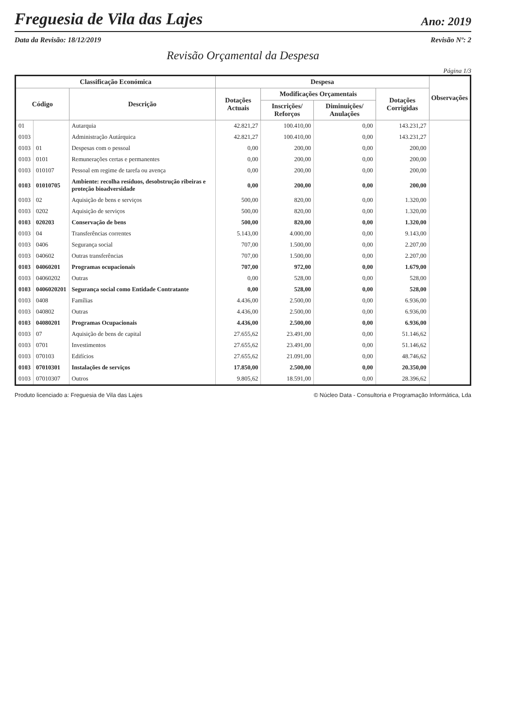Freguesia de Vila das Lajes
Ano: 2019
Data da Revisão: 18/12/2019 Revisão Nº: 2
Revisão Orçamental da Despesa
Página 1/3
| Classificação Económica | | | Despesa | | | | Observações |
| --- | --- | --- | --- | --- | --- | --- | --- |
| Código | | Descrição | Dotações Actuais | Modificações Orçamentais | | Dotações Corrigidas | |
| | | | | Inscrições/ Reforços | Diminuições/ Anulações | | |
| 01 | | Autarquia | 42.821,27 | 100.410,00 | 0,00 | 143.231,27 | |
| 0103 | | Administração Autárquica | 42.821,27 | 100.410,00 | 0,00 | 143.231,27 | |
| 0103 | 01 | Despesas com o pessoal | 0,00 | 200,00 | 0,00 | 200,00 | |
| 0103 | 0101 | Remunerações certas e permanentes | 0,00 | 200,00 | 0,00 | 200,00 | |
| 0103 | 010107 | Pessoal em regime de tarefa ou avença | 0,00 | 200,00 | 0,00 | 200,00 | |
| 0103 | 01010705 | Ambiente: recolha resíduos, desobstrução ribeiras e proteção bioadversidade | 0,00 | 200,00 | 0,00 | 200,00 | |
| 0103 | 02 | Aquisição de bens e serviços | 500,00 | 820,00 | 0,00 | 1.320,00 | |
| 0103 | 0202 | Aquisição de serviços | 500,00 | 820,00 | 0,00 | 1.320,00 | |
| 0103 | 020203 | Conservação de bens | 500,00 | 820,00 | 0,00 | 1.320,00 | |
| 0103 | 04 | Transferências correntes | 5.143,00 | 4.000,00 | 0,00 | 9.143,00 | |
| 0103 | 0406 | Segurança social | 707,00 | 1.500,00 | 0,00 | 2.207,00 | |
| 0103 | 040602 | Outras transferências | 707,00 | 1.500,00 | 0,00 | 2.207,00 | |
| 0103 | 04060201 | Programas ocupacionais | 707,00 | 972,00 | 0,00 | 1.679,00 | |
| 0103 | 04060202 | Outras | 0,00 | 528,00 | 0,00 | 528,00 | |
| 0103 | 0406020201 | Segurança social como Entidade Contratante | 0,00 | 528,00 | 0,00 | 528,00 | |
| 0103 | 0408 | Famílias | 4.436,00 | 2.500,00 | 0,00 | 6.936,00 | |
| 0103 | 040802 | Outras | 4.436,00 | 2.500,00 | 0,00 | 6.936,00 | |
| 0103 | 04080201 | Programas Ocupacionais | 4.436,00 | 2.500,00 | 0,00 | 6.936,00 | |
| 0103 | 07 | Aquisição de bens de capital | 27.655,62 | 23.491,00 | 0,00 | 51.146,62 | |
| 0103 | 0701 | Investimentos | 27.655,62 | 23.491,00 | 0,00 | 51.146,62 | |
| 0103 | 070103 | Edifícios | 27.655,62 | 21.091,00 | 0,00 | 48.746,62 | |
| 0103 | 07010301 | Instalações de serviços | 17.850,00 | 2.500,00 | 0,00 | 20.350,00 | |
| 0103 | 07010307 | Outros | 9.805,62 | 18.591,00 | 0,00 | 28.396,62 | |
Produto licenciado a: Freguesia de Vila das Lajes © Núcleo Data - Consultoria e Programação Informática, Lda